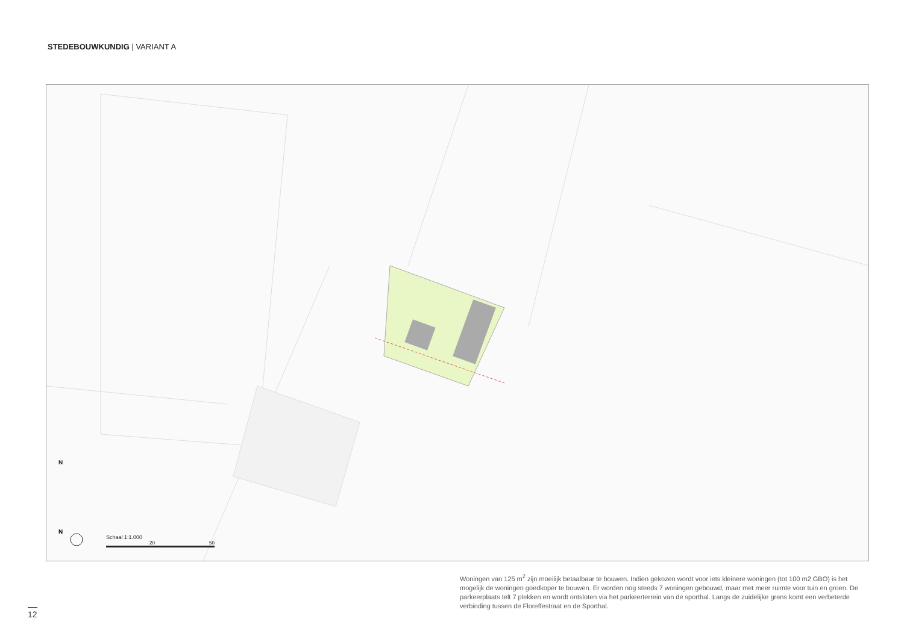STEDEBOUWKUNDIG | VARIANT A
N
Schaal 1:1.000
20
50
N
Woningen van 125 m<sup>2</sup> zijn moeilijk betaalbaar te bouwen. Indien gekozen wordt voor iets kleinere woningen (tot 100 m2 GBO) is het mogelijk de woningen goedkoper te bouwen. Er worden nog steeds 7 woningen gebouwd, maar met meer ruimte voor tuin en groen. De parkeerplaats telt 7 plekken en wordt ontsloten via het parkeerterrein van de sporthal. Langs de zuidelijke grens komt een verbeterde verbinding tussen de Floreffestraat en de Sporthal.
12